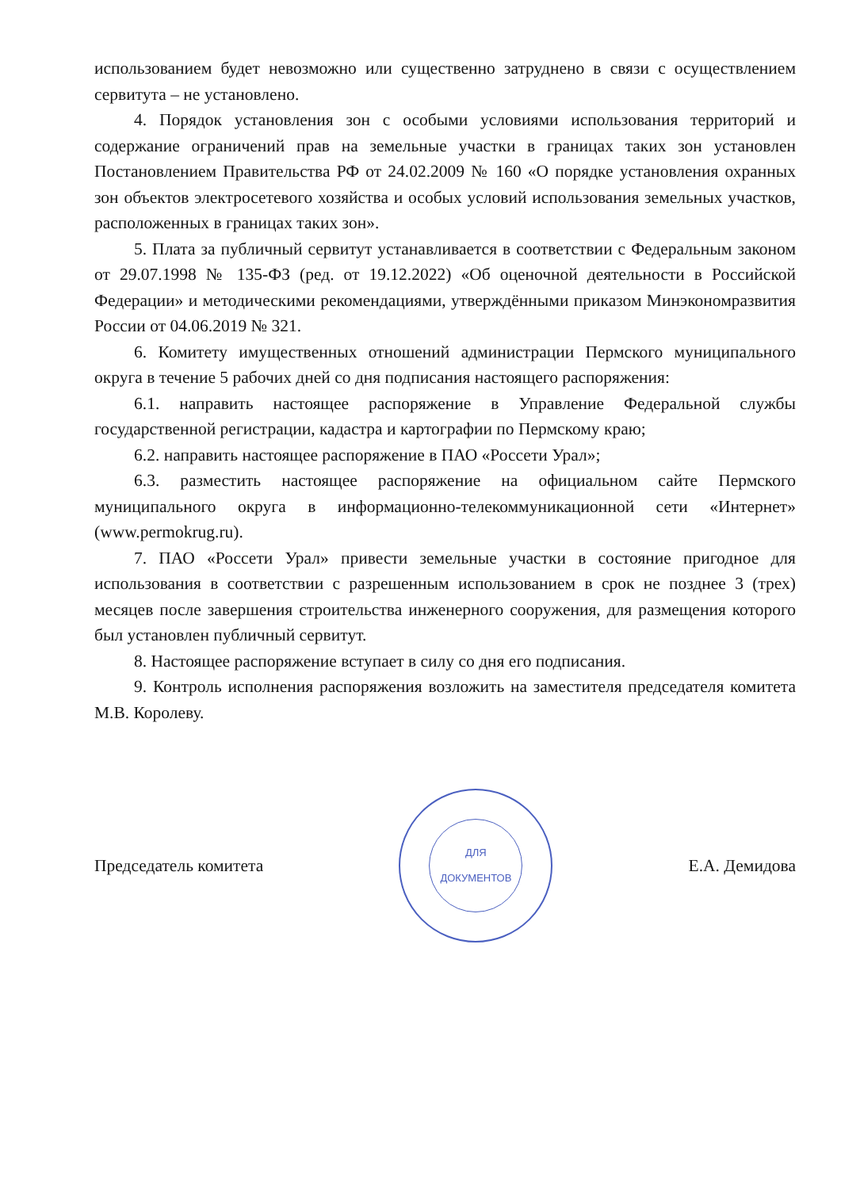использованием будет невозможно или существенно затруднено в связи с осуществлением сервитута – не установлено.
4. Порядок установления зон с особыми условиями использования территорий и содержание ограничений прав на земельные участки в границах таких зон установлен Постановлением Правительства РФ от 24.02.2009 № 160 «О порядке установления охранных зон объектов электросетевого хозяйства и особых условий использования земельных участков, расположенных в границах таких зон».
5. Плата за публичный сервитут устанавливается в соответствии с Федеральным законом от 29.07.1998 № 135-ФЗ (ред. от 19.12.2022) «Об оценочной деятельности в Российской Федерации» и методическими рекомендациями, утверждёнными приказом Минэкономразвития России от 04.06.2019 № 321.
6. Комитету имущественных отношений администрации Пермского муниципального округа в течение 5 рабочих дней со дня подписания настоящего распоряжения:
6.1. направить настоящее распоряжение в Управление Федеральной службы государственной регистрации, кадастра и картографии по Пермскому краю;
6.2. направить настоящее распоряжение в ПАО «Россети Урал»;
6.3. разместить настоящее распоряжение на официальном сайте Пермского муниципального округа в информационно-телекоммуникационной сети «Интернет» (www.permokrug.ru).
7. ПАО «Россети Урал» привести земельные участки в состояние пригодное для использования в соответствии с разрешенным использованием в срок не позднее 3 (трех) месяцев после завершения строительства инженерного сооружения, для размещения которого был установлен публичный сервитут.
8. Настоящее распоряжение вступает в силу со дня его подписания.
9. Контроль исполнения распоряжения возложить на заместителя председателя комитета М.В. Королеву.
Председатель комитета
ДЛЯ
ДОКУМЕНТОВ
Е.А. Демидова